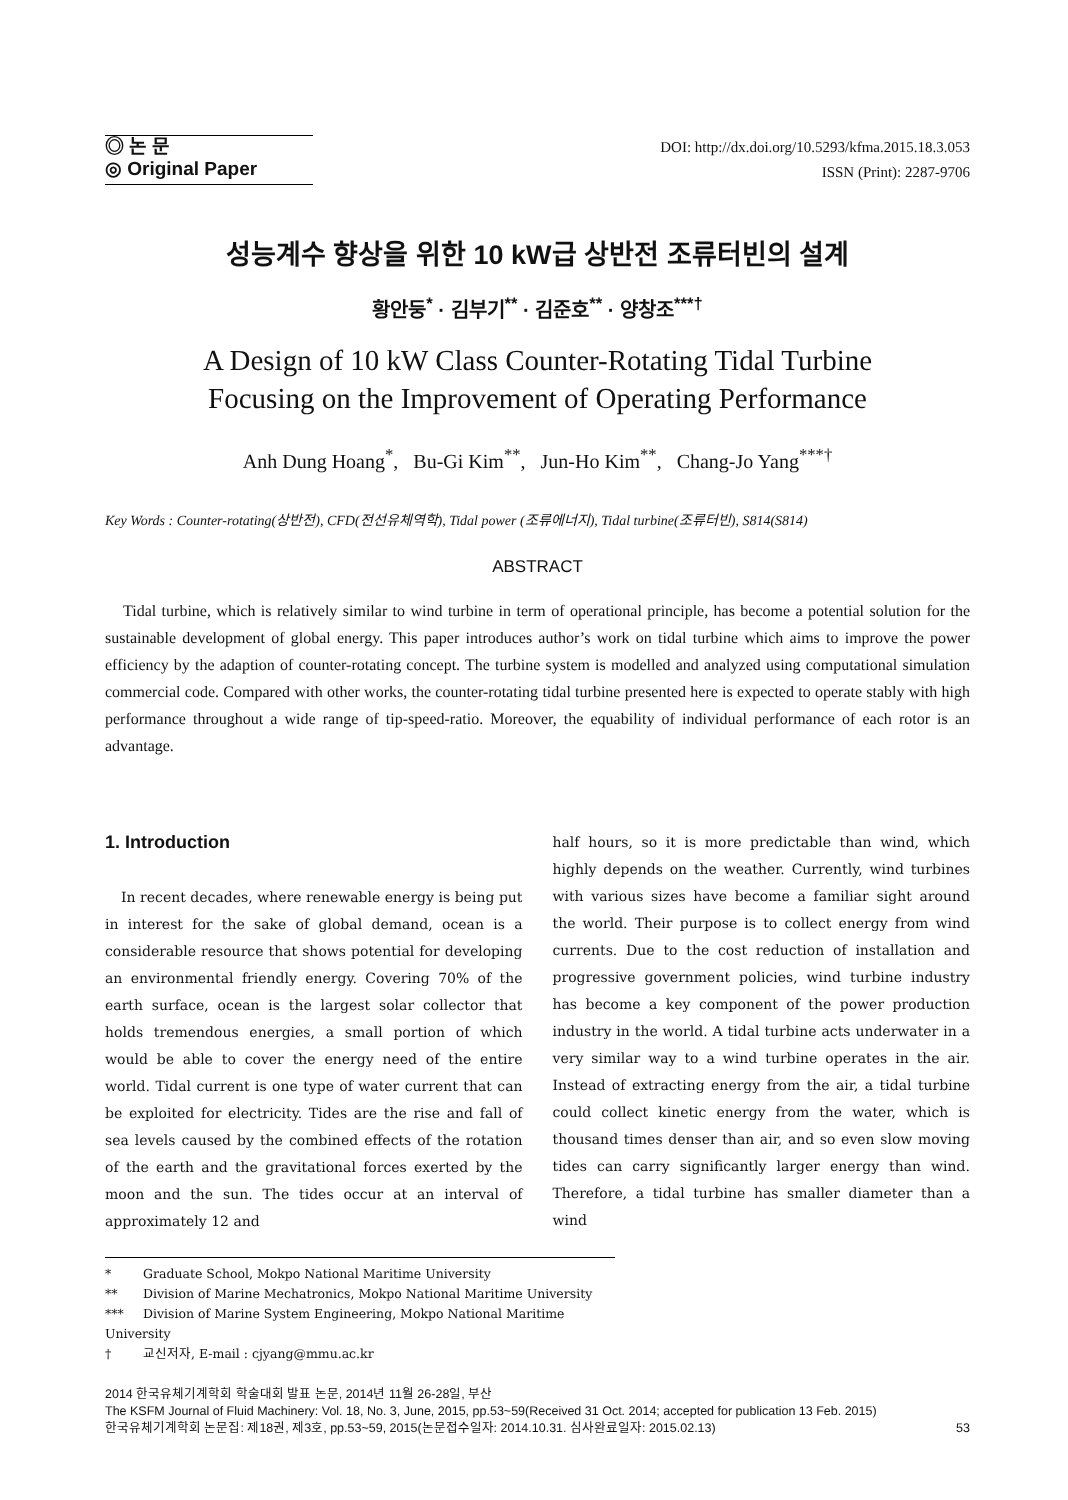◎ 논 문
◎ Original Paper
DOI: http://dx.doi.org/10.5293/kfma.2015.18.3.053
ISSN (Print): 2287-9706
성능계수 향상을 위한 10 kW급 상반전 조류터빈의 설계
황안둥<sup>*</sup> · 김부기<sup>**</sup> · 김준호<sup>**</sup> · 양창조<sup>***†</sup>
A Design of 10 kW Class Counter-Rotating Tidal Turbine
Focusing on the Improvement of Operating Performance
Anh Dung Hoang<sup>*</sup>, Bu-Gi Kim<sup>**</sup>, Jun-Ho Kim<sup>**</sup>, Chang-Jo Yang<sup>***†</sup>
Key Words : Counter-rotating(상반전), CFD(전선유체역학), Tidal power (조류에너지), Tidal turbine(조류터빈), S814(S814)
ABSTRACT
Tidal turbine, which is relatively similar to wind turbine in term of operational principle, has become a potential solution for the sustainable development of global energy. This paper introduces author’s work on tidal turbine which aims to improve the power efficiency by the adaption of counter-rotating concept. The turbine system is modelled and analyzed using computational simulation commercial code. Compared with other works, the counter-rotating tidal turbine presented here is expected to operate stably with high performance throughout a wide range of tip-speed-ratio. Moreover, the equability of individual performance of each rotor is an advantage.
1. Introduction
In recent decades, where renewable energy is being put in interest for the sake of global demand, ocean is a considerable resource that shows potential for developing an environmental friendly energy. Covering 70% of the earth surface, ocean is the largest solar collector that holds tremendous energies, a small portion of which would be able to cover the energy need of the entire world. Tidal current is one type of water current that can be exploited for electricity. Tides are the rise and fall of sea levels caused by the combined effects of the rotation of the earth and the gravitational forces exerted by the moon and the sun. The tides occur at an interval of approximately 12 and
half hours, so it is more predictable than wind, which highly depends on the weather. Currently, wind turbines with various sizes have become a familiar sight around the world. Their purpose is to collect energy from wind currents. Due to the cost reduction of installation and progressive government policies, wind turbine industry has become a key component of the power production industry in the world. A tidal turbine acts underwater in a very similar way to a wind turbine operates in the air. Instead of extracting energy from the air, a tidal turbine could collect kinetic energy from the water, which is thousand times denser than air, and so even slow moving tides can carry significantly larger energy than wind. Therefore, a tidal turbine has smaller diameter than a wind
* Graduate School, Mokpo National Maritime University
** Division of Marine Mechatronics, Mokpo National Maritime University
*** Division of Marine System Engineering, Mokpo National Maritime University
† 교신저자, E-mail : cjyang@mmu.ac.kr
2014 한국유체기계학회 학술대회 발표 논문, 2014년 11월 26-28일, 부산
The KSFM Journal of Fluid Machinery: Vol. 18, No. 3, June, 2015, pp.53~59(Received 31 Oct. 2014; accepted for publication 13 Feb. 2015)
한국유체기계학회 논문집: 제18권, 제3호, pp.53~59, 2015(논문접수일자: 2014.10.31. 심사완료일자: 2015.02.13) 53